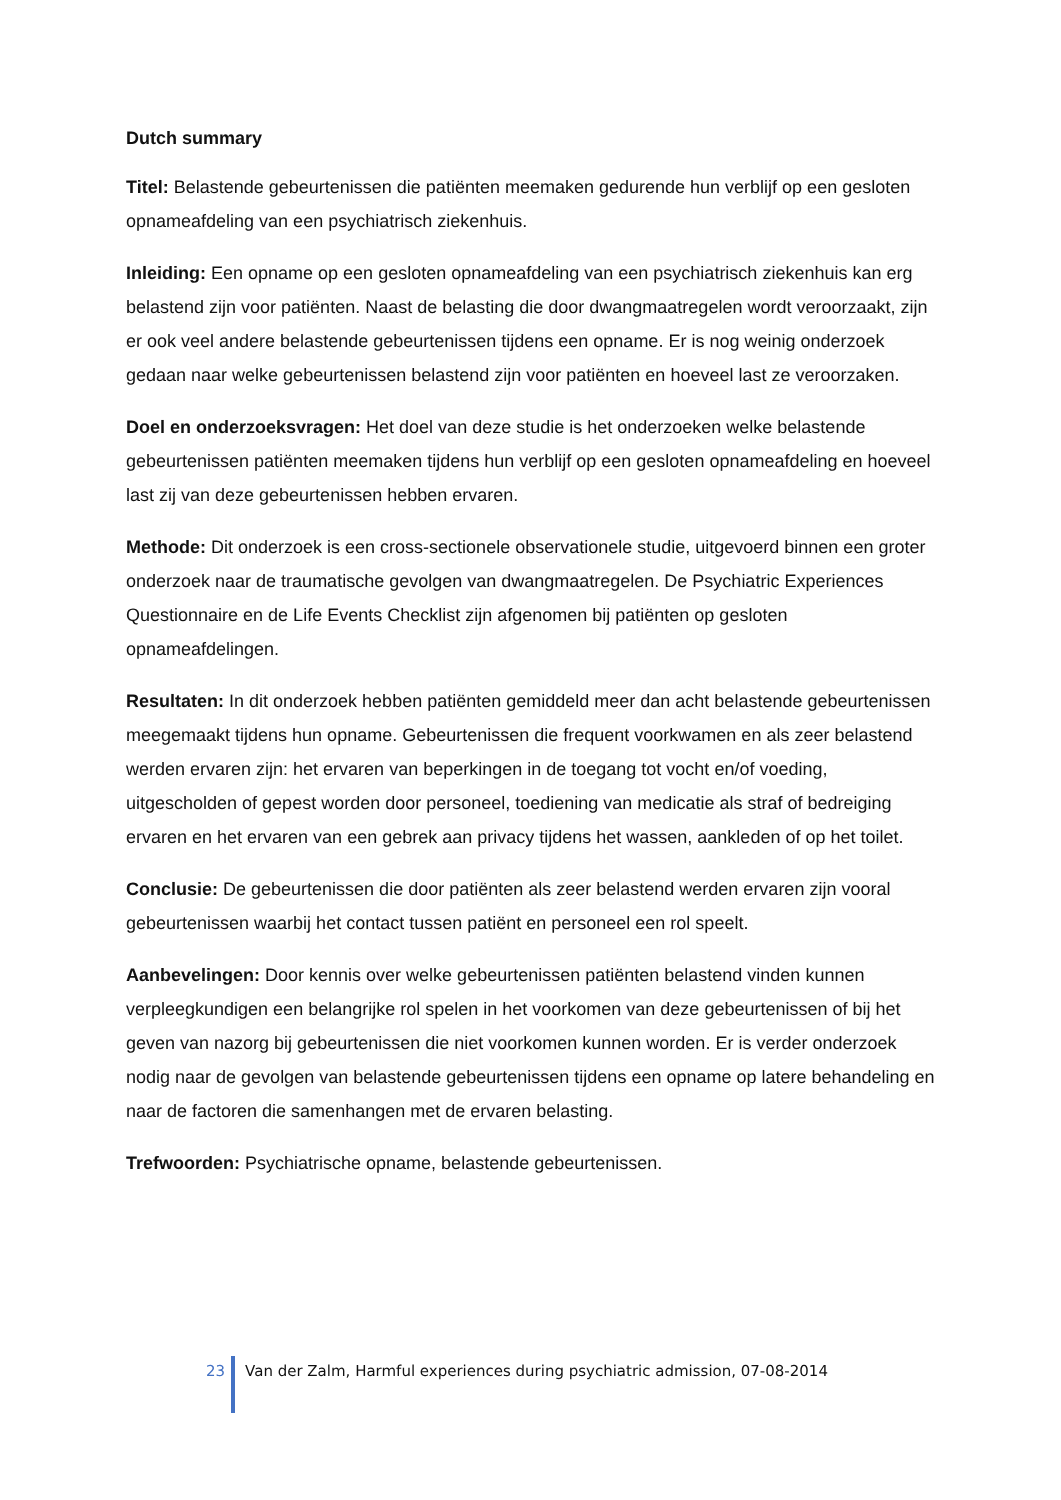Dutch summary
Titel: Belastende gebeurtenissen die patiënten meemaken gedurende hun verblijf op een gesloten opnameafdeling van een psychiatrisch ziekenhuis.
Inleiding: Een opname op een gesloten opnameafdeling van een psychiatrisch ziekenhuis kan erg belastend zijn voor patiënten. Naast de belasting die door dwangmaatregelen wordt veroorzaakt, zijn er ook veel andere belastende gebeurtenissen tijdens een opname. Er is nog weinig onderzoek gedaan naar welke gebeurtenissen belastend zijn voor patiënten en hoeveel last ze veroorzaken.
Doel en onderzoeksvragen: Het doel van deze studie is het onderzoeken welke belastende gebeurtenissen patiënten meemaken tijdens hun verblijf op een gesloten opnameafdeling en hoeveel last zij van deze gebeurtenissen hebben ervaren.
Methode: Dit onderzoek is een cross-sectionele observationele studie, uitgevoerd binnen een groter onderzoek naar de traumatische gevolgen van dwangmaatregelen. De Psychiatric Experiences Questionnaire en de Life Events Checklist zijn afgenomen bij patiënten op gesloten opnameafdelingen.
Resultaten: In dit onderzoek hebben patiënten gemiddeld meer dan acht belastende gebeurtenissen meegemaakt tijdens hun opname. Gebeurtenissen die frequent voorkwamen en als zeer belastend werden ervaren zijn: het ervaren van beperkingen in de toegang tot vocht en/of voeding, uitgescholden of gepest worden door personeel, toediening van medicatie als straf of bedreiging ervaren en het ervaren van een gebrek aan privacy tijdens het wassen, aankleden of op het toilet.
Conclusie: De gebeurtenissen die door patiënten als zeer belastend werden ervaren zijn vooral gebeurtenissen waarbij het contact tussen patiënt en personeel een rol speelt.
Aanbevelingen: Door kennis over welke gebeurtenissen patiënten belastend vinden kunnen verpleegkundigen een belangrijke rol spelen in het voorkomen van deze gebeurtenissen of bij het geven van nazorg bij gebeurtenissen die niet voorkomen kunnen worden. Er is verder onderzoek nodig naar de gevolgen van belastende gebeurtenissen tijdens een opname op latere behandeling en naar de factoren die samenhangen met de ervaren belasting.
Trefwoorden: Psychiatrische opname, belastende gebeurtenissen.
23 Van der Zalm, Harmful experiences during psychiatric admission, 07-08-2014